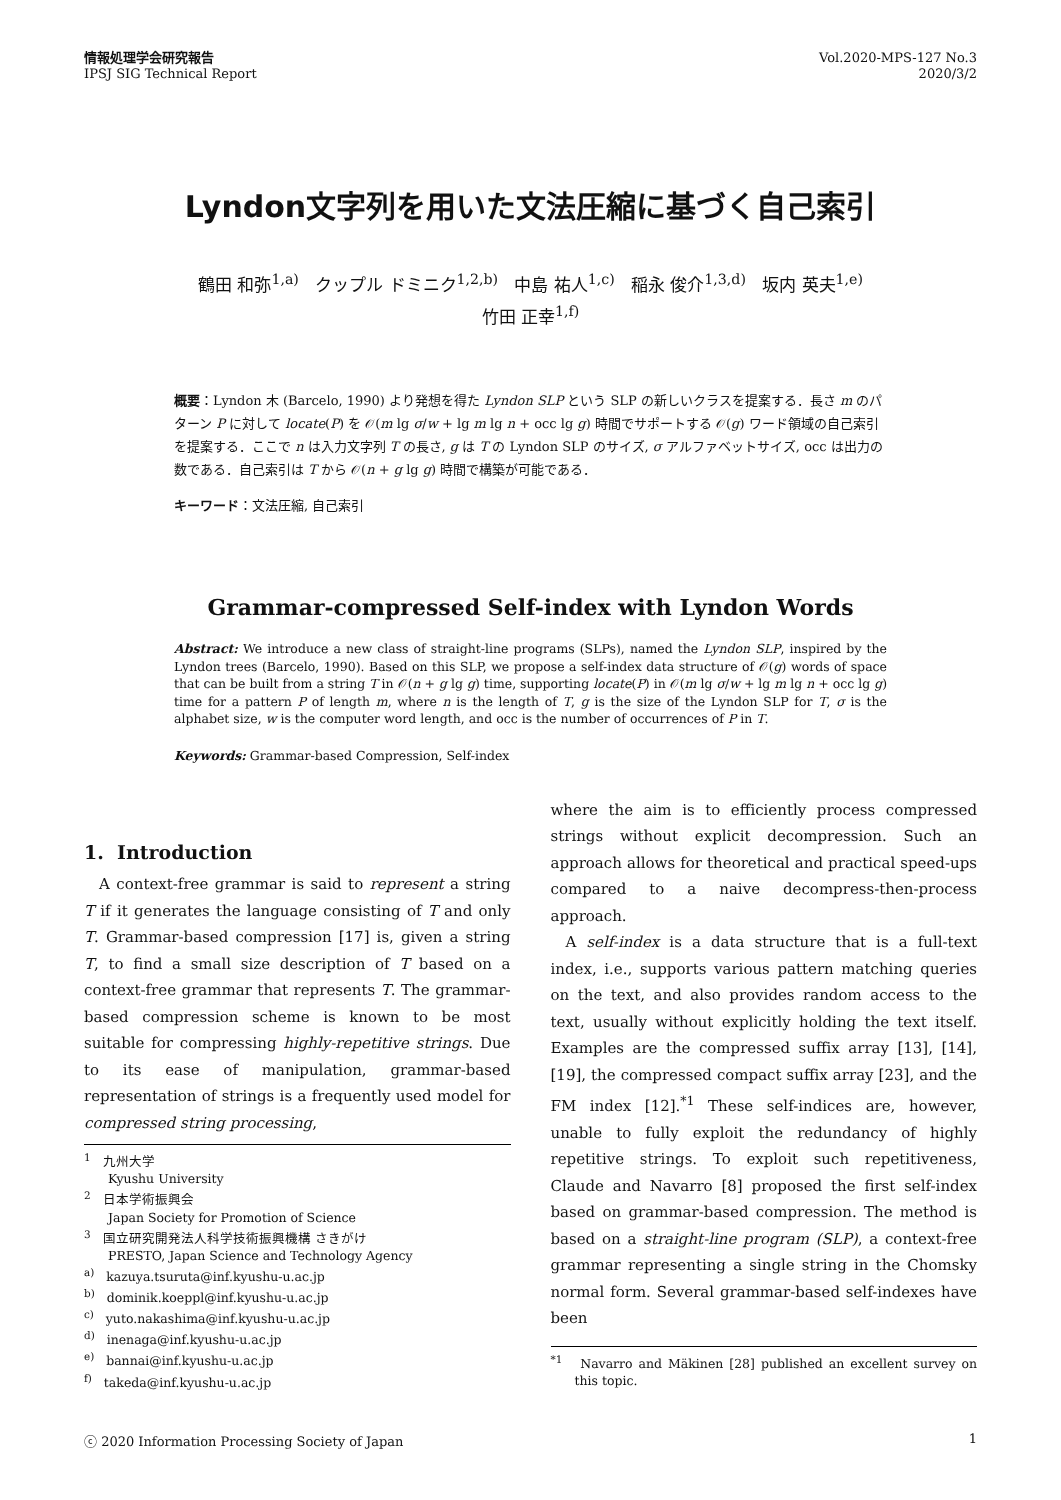情報処理学会研究報告
IPSJ SIG Technical Report
Vol.2020-MPS-127 No.3
2020/3/2
Lyndon文字列を用いた文法圧縮に基づく自己索引
鶴田 和弥<sup>1,a)</sup> クップル ドミニク<sup>1,2,b)</sup> 中島 祐人<sup>1,c)</sup> 稲永 俊介<sup>1,3,d)</sup> 坂内 英夫<sup>1,e)</sup>
竹田 正幸<sup>1,f)</sup>
概要：Lyndon 木 (Barcelo, 1990) より発想を得た Lyndon SLP という SLP の新しいクラスを提案する．長さ m のパターン P に対して locate(P) を 𝒪(m lg σ/w + lg m lg n + occ lg g) 時間でサポートする 𝒪(g) ワード領域の自己索引を提案する．ここで n は入力文字列 T の長さ, g は T の Lyndon SLP のサイズ, σ アルファベットサイズ, occ は出力の数である．自己索引は T から 𝒪(n + g lg g) 時間で構築が可能である．
キーワード：文法圧縮, 自己索引
Grammar-compressed Self-index with Lyndon Words
Abstract: We introduce a new class of straight-line programs (SLPs), named the Lyndon SLP, inspired by the Lyndon trees (Barcelo, 1990). Based on this SLP, we propose a self-index data structure of 𝒪(g) words of space that can be built from a string T in 𝒪(n + g lg g) time, supporting locate(P) in 𝒪(m lg σ/w + lg m lg n + occ lg g) time for a pattern P of length m, where n is the length of T, g is the size of the Lyndon SLP for T, σ is the alphabet size, w is the computer word length, and occ is the number of occurrences of P in T.
Keywords: Grammar-based Compression, Self-index
1. Introduction
A context-free grammar is said to represent a string T if it generates the language consisting of T and only T. Grammar-based compression [17] is, given a string T, to find a small size description of T based on a context-free grammar that represents T. The grammar-based compression scheme is known to be most suitable for compressing highly-repetitive strings. Due to its ease of manipulation, grammar-based representation of strings is a frequently used model for compressed string processing,
<sup>1</sup> 九州大学
Kyushu University
<sup>2</sup> 日本学術振興会
Japan Society for Promotion of Science
<sup>3</sup> 国立研究開発法人科学技術振興機構 さきがけ
PRESTO, Japan Science and Technology Agency
<sup>a)</sup> kazuya.tsuruta@inf.kyushu-u.ac.jp
<sup>b)</sup> dominik.koeppl@inf.kyushu-u.ac.jp
<sup>c)</sup> yuto.nakashima@inf.kyushu-u.ac.jp
<sup>d)</sup> inenaga@inf.kyushu-u.ac.jp
<sup>e)</sup> bannai@inf.kyushu-u.ac.jp
<sup>f)</sup> takeda@inf.kyushu-u.ac.jp
where the aim is to efficiently process compressed strings without explicit decompression. Such an approach allows for theoretical and practical speed-ups compared to a naive decompress-then-process approach.
A self-index is a data structure that is a full-text index, i.e., supports various pattern matching queries on the text, and also provides random access to the text, usually without explicitly holding the text itself. Examples are the compressed suffix array [13], [14], [19], the compressed compact suffix array [23], and the FM index [12].<sup>*1</sup> These self-indices are, however, unable to fully exploit the redundancy of highly repetitive strings. To exploit such repetitiveness, Claude and Navarro [8] proposed the first self-index based on grammar-based compression. The method is based on a straight-line program (SLP), a context-free grammar representing a single string in the Chomsky normal form. Several grammar-based self-indexes have been
<sup>*1</sup> Navarro and Mäkinen [28] published an excellent survey on this topic.
ⓒ 2020 Information Processing Society of Japan
1